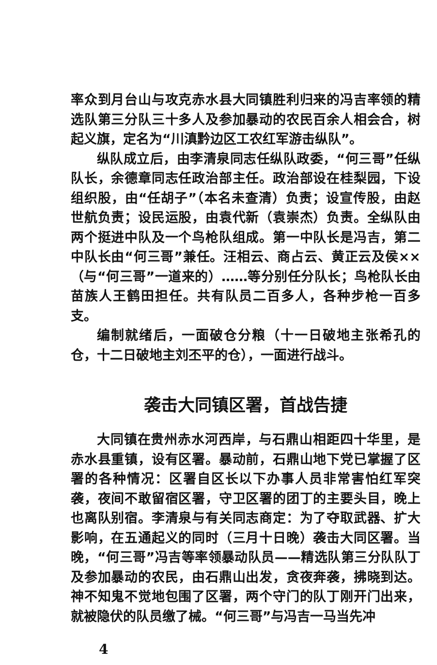率众到月台山与攻克赤水县大同镇胜利归来的冯吉率领的精选队第三分队三十多人及参加暴动的农民百余人相会合，树起义旗，定名为“川滇黔边区工农红军游击纵队”。
纵队成立后，由李清泉同志任纵队政委，“何三哥”任纵队长，余德章同志任政治部主任。政治部设在桂梨园，下设组织股，由“任胡子”（本名未查清）负责；设宣传股，由赵世航负责；设民运股，由袁代新（袁崇杰）负责。全纵队由两个挺进中队及一个鸟枪队组成。第一中队长是冯吉，第二中队长由“何三哥”兼任。汪相云、商占云、黄正云及侯××（与“何三哥”一道来的）……等分别任分队长；鸟枪队长由苗族人王鹤田担任。共有队员二百多人，各种步枪一百多支。
编制就绪后，一面破仓分粮（十一日破地主张希孔的仓，十二日破地主刘丕平的仓），一面进行战斗。
袭击大同镇区署，首战告捷
大同镇在贵州赤水河西岸，与石鼎山相距四十华里，是赤水县重镇，设有区署。暴动前，石鼎山地下党已掌握了区署的各种情况：区署自区长以下办事人员非常害怕红军突袭，夜间不敢留宿区署，守卫区署的团丁的主要头目，晚上也离队别宿。李清泉与有关同志商定：为了夺取武器、扩大影响，在五通起义的同时（三月十日晚）袭击大同区署。当晚，“何三哥”冯吉等率领暴动队员——精选队第三分队队丁及参加暴动的农民，由石鼎山出发，贪夜奔袭，拂晓到达。神不知鬼不觉地包围了区署，两个守门的队丁刚开门出来，就被隐伏的队员缴了械。“何三哥”与冯吉一马当先冲
4